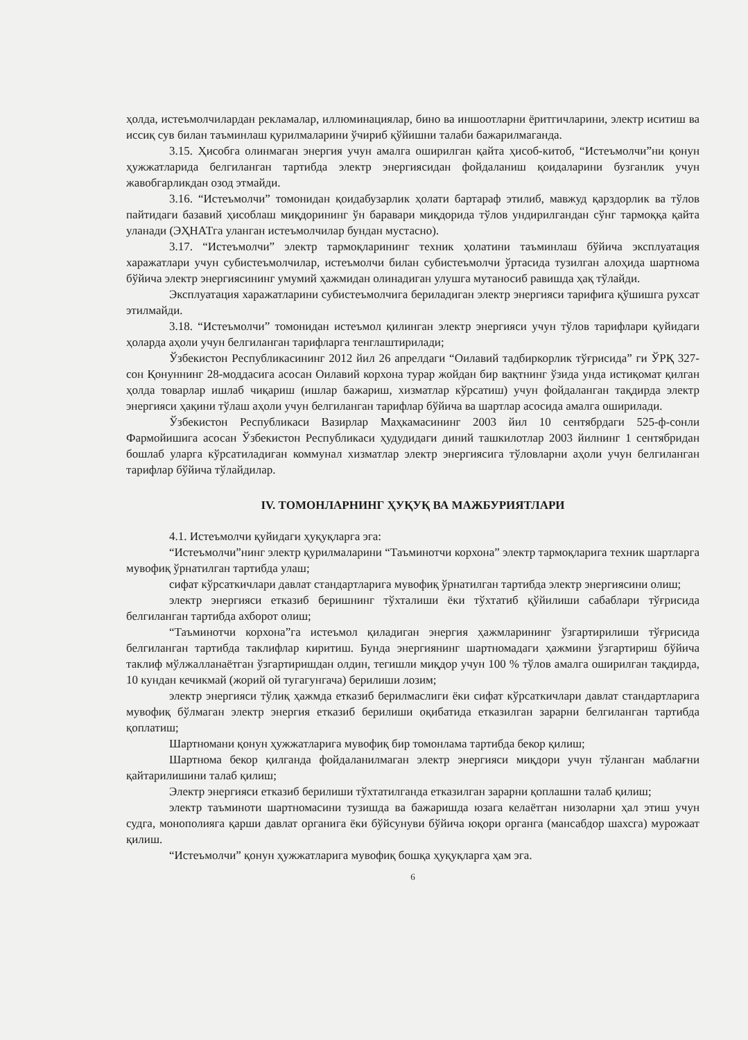ҳолда, истеъмолчилардан рекламалар, иллюминациялар, бино ва иншоотларни ёритгичларини, электр иситиш ва иссиқ сув билан таъминлаш қурилмаларини ўчириб қўйишни талаби бажарилмаганда.
3.15. Ҳисобга олинмаган энергия учун амалга оширилган қайта ҳисоб-китоб, “Истеъмолчи”ни қонун ҳужжатларида белгиланган тартибда электр энергиясидан фойдаланиш қоидаларини бузганлик учун жавобгарликдан озод этмайди.
3.16. “Истеъмолчи” томонидан қоидабузарлик ҳолати бартараф этилиб, мавжуд қарздорлик ва тўлов пайтидаги базавий ҳисоблаш миқдорининг ўн баравари миқдорида тўлов ундирилгандан сўнг тармоққа қайта уланади (ЭҲНАТга уланган истеъмолчилар бундан мустасно).
3.17. “Истеъмолчи” электр тармоқларининг техник ҳолатини таъминлаш бўйича эксплуатация харажатлари учун субистеъмолчилар, истеъмолчи билан субистеъмолчи ўртасида тузилган алоҳида шартнома бўйича электр энергиясининг умумий ҳажмидан олинадиган улушга мутаносиб равишда ҳақ тўлайди.
Эксплуатация харажатларини субистеъмолчига бериладиган электр энергияси тарифига қўшишга рухсат этилмайди.
3.18. “Истеъмолчи” томонидан истеъмол қилинган электр энергияси учун тўлов тарифлари қуйидаги ҳоларда аҳоли учун белгиланган тарифларга тенглаштирилади;
Ўзбекистон Республикасининг 2012 йил 26 апрелдаги “Оилавий тадбиркорлик тўғрисида” ги ЎРҚ 327-сон Қонуннинг 28-моддасига асосан Оилавий корхона турар жойдан бир вақтнинг ўзида унда истиқомат қилган ҳолда товарлар ишлаб чиқариш (ишлар бажариш, хизматлар кўрсатиш) учун фойдаланган тақдирда электр энергияси ҳақини тўлаш аҳоли учун белгиланган тарифлар бўйича ва шартлар асосида амалга оширилади.
Ўзбекистон Республикаси Вазирлар Маҳкамасининг 2003 йил 10 сентябрдаги 525-ф-сонли Фармойишига асосан Ўзбекистон Республикаси ҳудудидаги диний ташкилотлар 2003 йилнинг 1 сентябридан бошлаб уларга кўрсатиладиган коммунал хизматлар электр энергиясига тўловларни аҳоли учун белгиланган тарифлар бўйича тўлайдилар.
IV. ТОМОНЛАРНИНГ ҲУҚУҚ ВА МАЖБУРИЯТЛАРИ
4.1. Истеъмолчи қуйидаги ҳуқуқларга эга:
“Истеъмолчи”нинг электр қурилмаларини “Таъминотчи корхона” электр тармоқларига техник шартларга мувофиқ ўрнатилган тартибда улаш;
сифат кўрсаткичлари давлат стандартларига мувофиқ ўрнатилган тартибда электр энергиясини олиш;
электр энергияси етказиб беришнинг тўхталиши ёки тўхтатиб қўйилиши сабаблари тўғрисида белгиланган тартибда ахборот олиш;
“Таъминотчи корхона”га истеъмол қиладиган энергия ҳажмларининг ўзгартирилиши тўғрисида белгиланган тартибда таклифлар киритиш. Бунда энергиянинг шартномадаги ҳажмини ўзгартириш бўйича таклиф мўлжалланаётган ўзгартиришдан олдин, тегишли миқдор учун 100 % тўлов амалга оширилган тақдирда, 10 кундан кечикмай (жорий ой тугагунгача) берилиши лозим;
электр энергияси тўлиқ ҳажмда етказиб берилмаслиги ёки сифат кўрсаткичлари давлат стандартларига мувофиқ бўлмаган электр энергия етказиб берилиши оқибатида етказилган зарарни белгиланган тартибда қоплатиш;
Шартномани қонун ҳужжатларига мувофиқ бир томонлама тартибда бекор қилиш;
Шартнома бекор қилганда фойдаланилмаган электр энергияси миқдори учун тўланган маблағни қайтарилишини талаб қилиш;
Электр энергияси етказиб берилиши тўхтатилганда етказилган зарарни қоплашни талаб қилиш;
электр таъминоти шартномасини тузишда ва бажаришда юзага келаётган низоларни ҳал этиш учун судга, монополияга қарши давлат органига ёки бўйсунуви бўйича юқори органга (мансабдор шахсга) мурожаат қилиш.
“Истеъмолчи” қонун ҳужжатларига мувофиқ бошқа ҳуқуқларга ҳам эга.
6